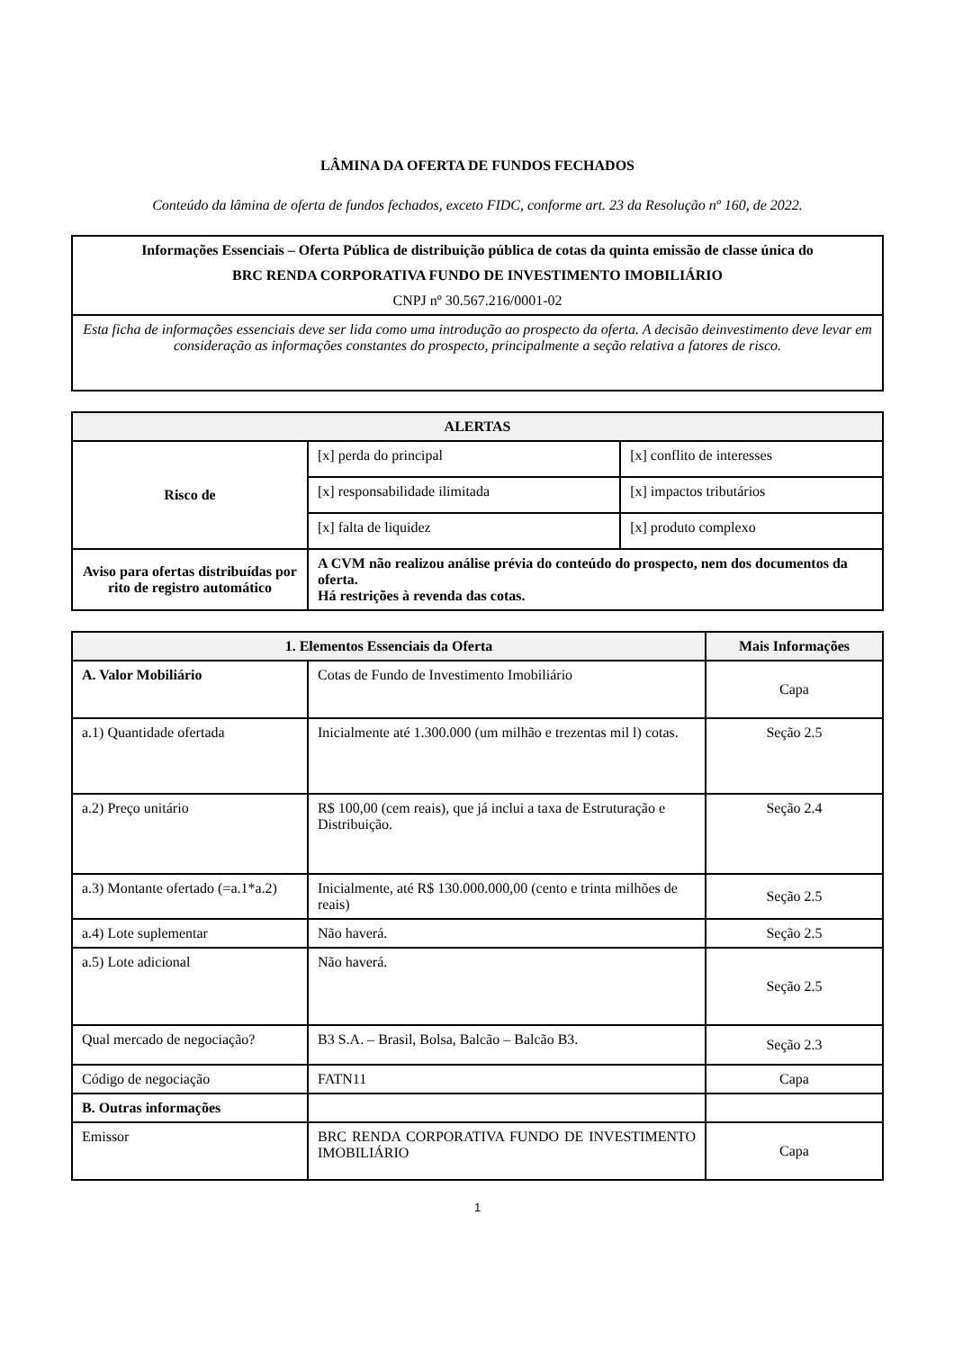LÂMINA DA OFERTA DE FUNDOS FECHADOS
Conteúdo da lâmina de oferta de fundos fechados, exceto FIDC, conforme art. 23 da Resolução nº 160, de 2022.
| Informações Essenciais – Oferta Pública de distribuição pública de cotas da quinta emissão de classe única do BRC RENDA CORPORATIVA FUNDO DE INVESTIMENTO IMOBILIÁRIO CNPJ nº 30.567.216/0001-02 |
| Esta ficha de informações essenciais deve ser lida como uma introdução ao prospecto da oferta. A decisão deinvestimento deve levar em consideração as informações constantes do prospecto, principalmente a seção relativa a fatores de risco. |
| ALERTAS | | |
| --- | --- | --- |
| Risco de | [x] perda do principal | [x] conflito de interesses |
| | [x] responsabilidade ilimitada | [x] impactos tributários |
| | [x] falta de liquidez | [x] produto complexo |
| Aviso para ofertas distribuídas por rito de registro automático | A CVM não realizou análise prévia do conteúdo do prospecto, nem dos documentos da oferta. Há restrições à revenda das cotas. | |
| 1. Elementos Essenciais da Oferta | | Mais Informações |
| --- | --- | --- |
| A. Valor Mobiliário | Cotas de Fundo de Investimento Imobiliário | Capa |
| a.1) Quantidade ofertada | Inicialmente até 1.300.000 (um milhão e trezentas mil l) cotas. | Seção 2.5 |
| a.2) Preço unitário | R$ 100,00 (cem reais), que já inclui a taxa de Estruturação e Distribuição. | Seção 2.4 |
| a.3) Montante ofertado (=a.1*a.2) | Inicialmente, até R$ 130.000.000,00 (cento e trinta milhões de reais) | Seção 2.5 |
| a.4) Lote suplementar | Não haverá. | Seção 2.5 |
| a.5) Lote adicional | Não haverá. | Seção 2.5 |
| Qual mercado de negociação? | B3 S.A. – Brasil, Bolsa, Balcão – Balcão B3. | Seção 2.3 |
| Código de negociação | FATN11 | Capa |
| B. Outras informações | | |
| Emissor | BRC RENDA CORPORATIVA FUNDO DE INVESTIMENTO IMOBILIÁRIO | Capa |
1